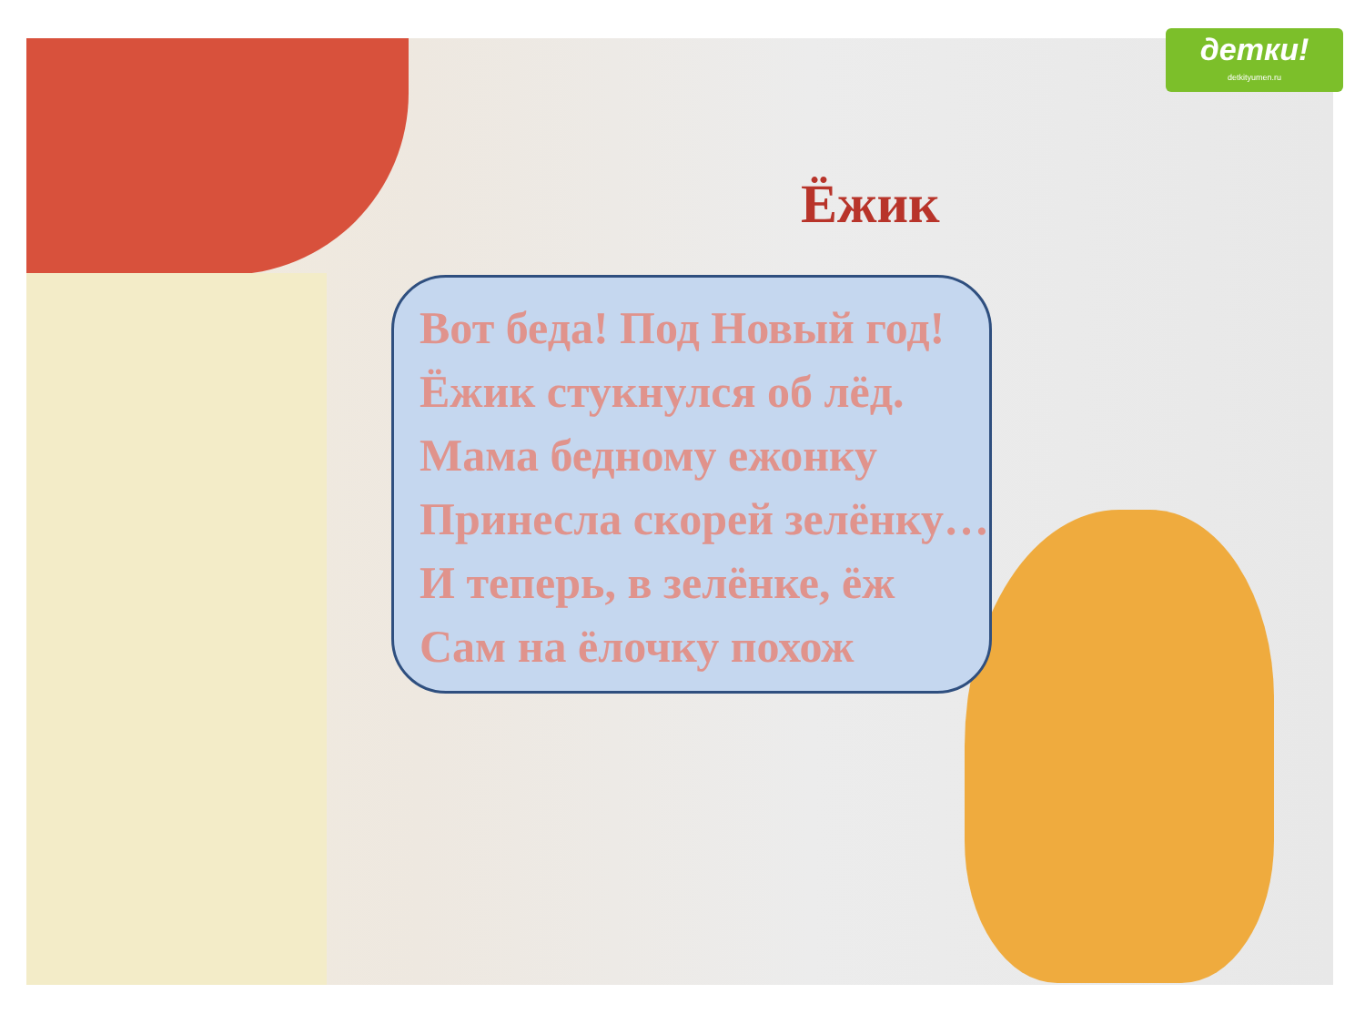детки!
detkityumen.ru
Ёжик
Вот беда! Под Новый год!
Ёжик стукнулся об лёд.
Мама бедному ежонку
Принесла скорей зелёнку…
И теперь, в зелёнке, ёж
Сам на ёлочку похож